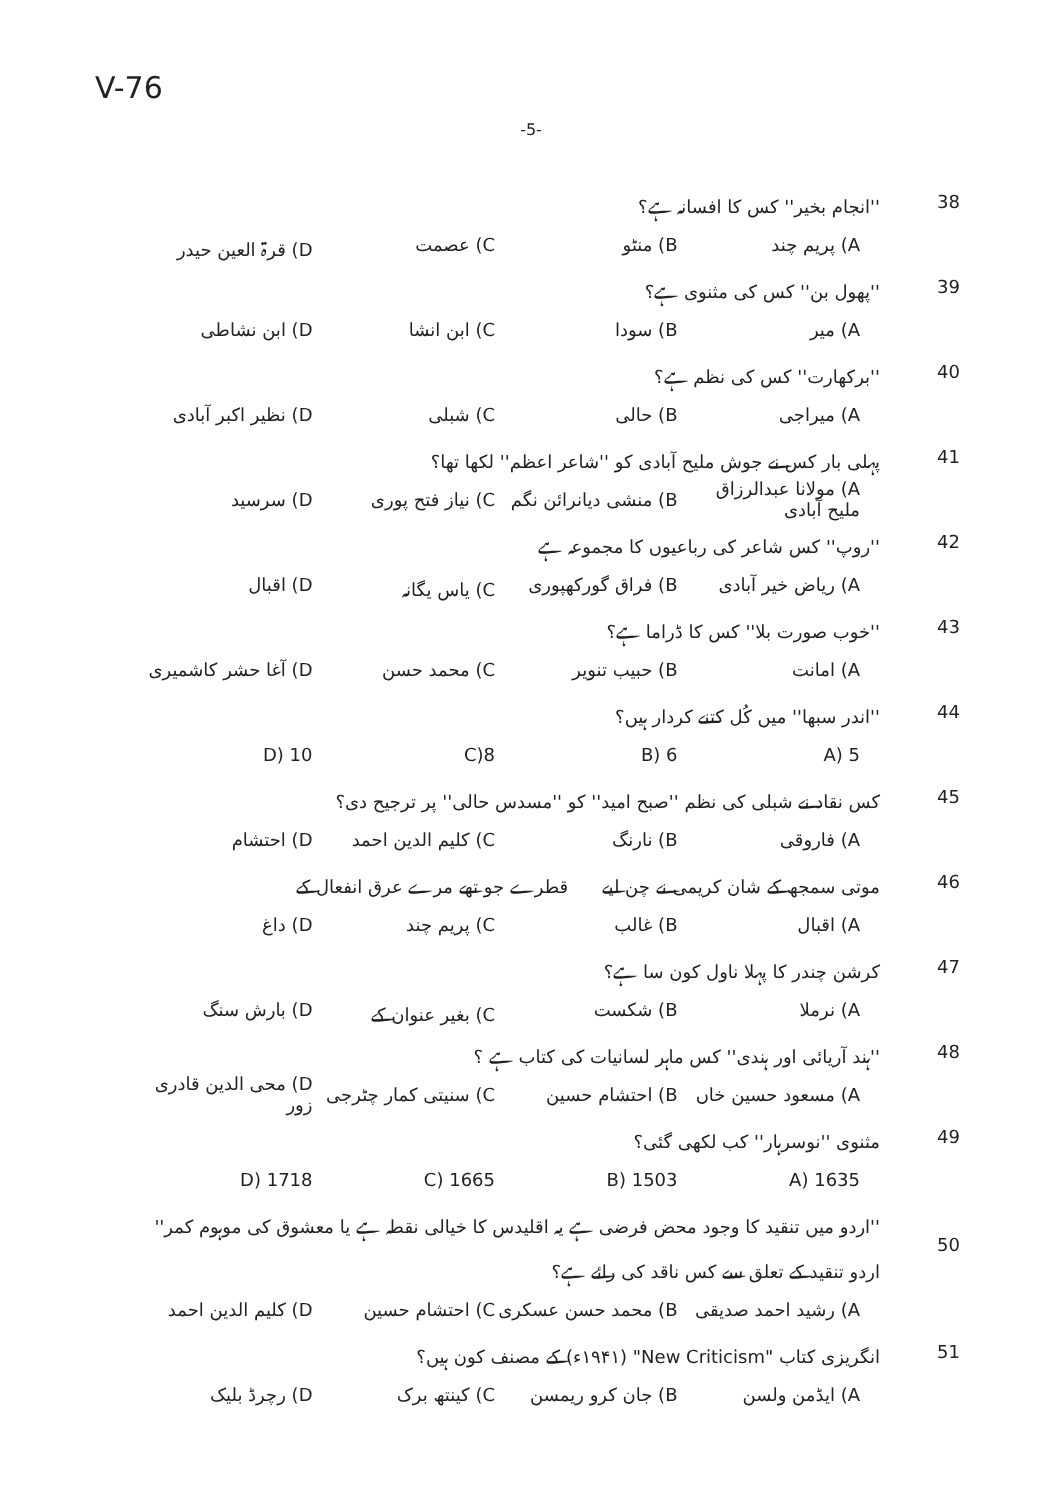V-76
-5-
38 ''انجام بخیر'' کس کا افسانہ ہے؟
A) پریم چند B) منٹو C) عصمت D) قرۃ العین حیدر
39 ''پھول بن'' کس کی مثنوی ہے؟
A) میر B) سودا C) ابن انشا D) ابن نشاطی
40 ''برکھارت'' کس کی نظم ہے؟
A) میراجی B) حالی C) شبلی D) نظیر اکبر آبادی
41 پہلی بار کس نے جوش ملیح آبادی کو ''شاعر اعظم'' لکھا تھا؟
A) مولانا عبدالرزاق ملیح آبادی B) منشی دیانرائن نگم C) نیاز فتح پوری D) سرسید
42 ''روپ'' کس شاعر کی رباعیوں کا مجموعہ ہے
A) ریاض خیر آبادی B) فراق گورکھپوری C) یاس یگانہ D) اقبال
43 ''خوب صورت بلا'' کس کا ڈراما ہے؟
A) امانت B) حبیب تنویر C) محمد حسن D) آغا حشر کاشمیری
44 ''اندر سبھا'' میں کُل کتنے کردار ہیں؟
5 (A 6 (B 8(C 10 (D
45 کس نقاد نے شبلی کی نظم ''صبح امید'' کو ''مسدس حالی'' پر ترجیح دی؟
A) فاروقی B) نارنگ C) کلیم الدین احمد D) احتشام
46 موتی سمجھ کے شان کریمی نے چن لیے قطرے جو تھے مرے عرق انفعال کے
A) اقبال B) غالب C) پریم چند D) داغ
47 کرشن چندر کا پہلا ناول کون سا ہے؟
A) نرملا B) شکست C) بغیر عنوان کے D) بارش سنگ
48 ''ہند آریائی اور ہندی'' کس ماہر لسانیات کی کتاب ہے ؟
A) مسعود حسین خاں B) احتشام حسین C) سنیتی کمار چٹرجی D) محی الدین قادری زور
49 مثنوی ''نوسرہار'' کب لکھی گئی؟
1635 (A 1503 (B 1665 (C 1718 (D
50 ''اردو میں تنقید کا وجود محض فرضی ہے یہ اقلیدس کا خیالی نقطہ ہے یا معشوق کی موہوم کمر'' اردو تنقید کے تعلق سے کس ناقد کی رائے ہے؟
A) رشید احمد صدیقی B) محمد حسن عسکری C) احتشام حسین D) کلیم الدین احمد
51 انگریزی کتاب "New Criticism" (۱۹۴۱ء) کے مصنف کون ہیں؟
A) ایڈمن ولسن B) جان کرو ریمسن C) کینتھ برک D) رچرڈ بلیک